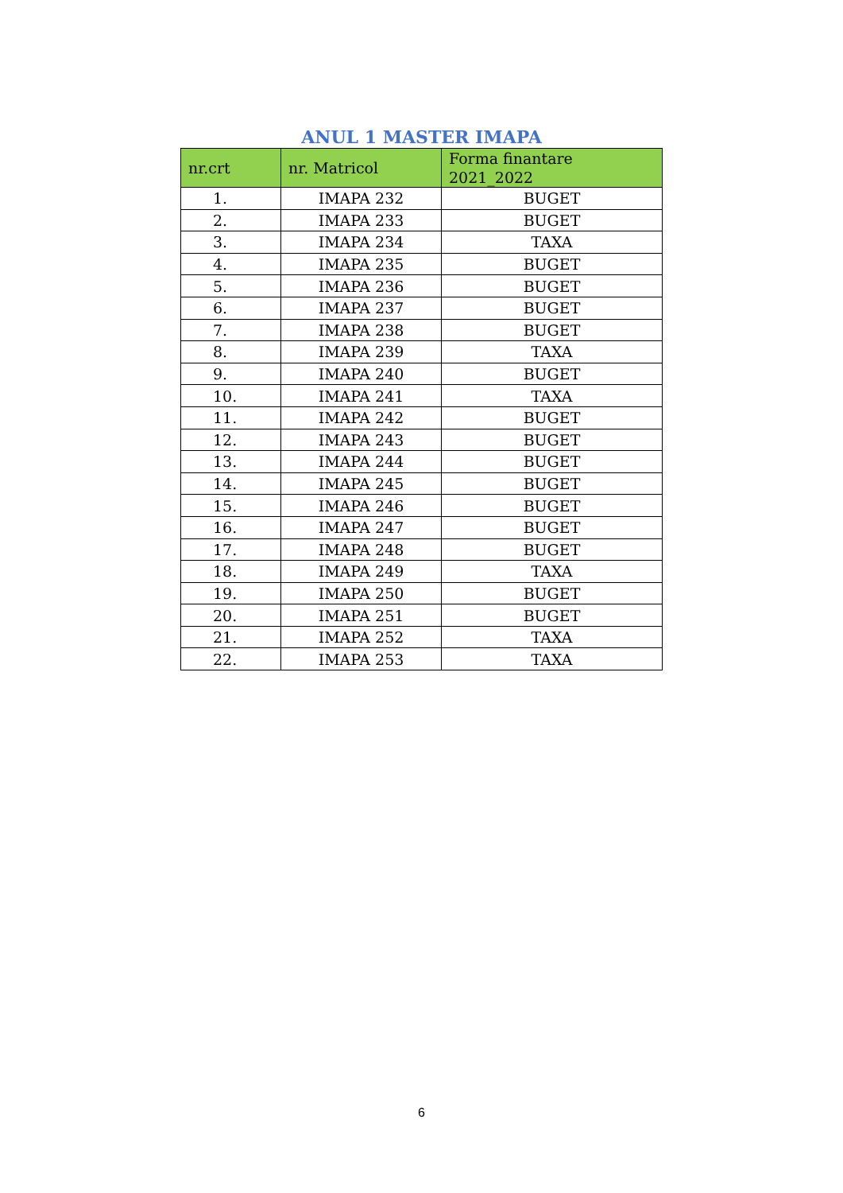ANUL 1 MASTER IMAPA
| nr.crt | nr. Matricol | Forma finantare 2021_2022 |
| --- | --- | --- |
| 1. | IMAPA 232 | BUGET |
| 2. | IMAPA 233 | BUGET |
| 3. | IMAPA 234 | TAXA |
| 4. | IMAPA 235 | BUGET |
| 5. | IMAPA 236 | BUGET |
| 6. | IMAPA 237 | BUGET |
| 7. | IMAPA 238 | BUGET |
| 8. | IMAPA 239 | TAXA |
| 9. | IMAPA 240 | BUGET |
| 10. | IMAPA 241 | TAXA |
| 11. | IMAPA 242 | BUGET |
| 12. | IMAPA 243 | BUGET |
| 13. | IMAPA 244 | BUGET |
| 14. | IMAPA 245 | BUGET |
| 15. | IMAPA 246 | BUGET |
| 16. | IMAPA 247 | BUGET |
| 17. | IMAPA 248 | BUGET |
| 18. | IMAPA 249 | TAXA |
| 19. | IMAPA 250 | BUGET |
| 20. | IMAPA 251 | BUGET |
| 21. | IMAPA 252 | TAXA |
| 22. | IMAPA 253 | TAXA |
6